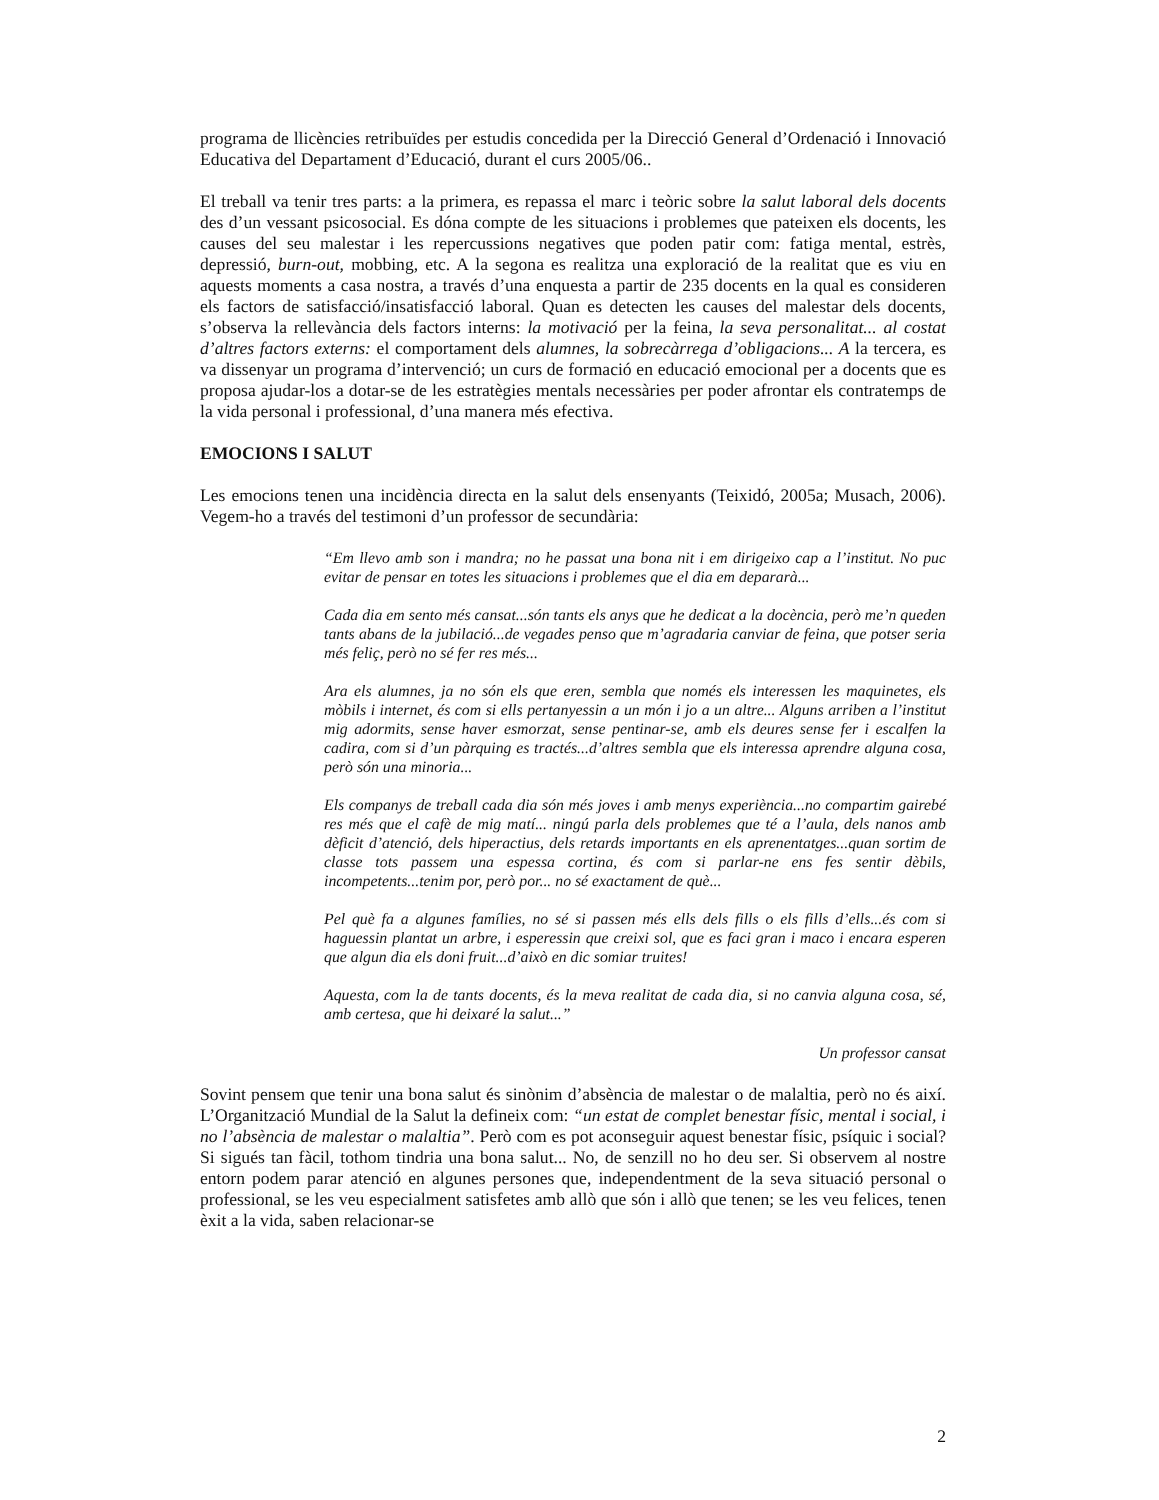programa de llicències retribuïdes per estudis concedida per la Direcció General d’Ordenació i Innovació Educativa del Departament d’Educació, durant el curs 2005/06..
El treball va tenir tres parts: a la primera, es repassa el marc i teòric sobre la salut laboral dels docents des d’un vessant psicosocial. Es dóna compte de les situacions i problemes que pateixen els docents, les causes del seu malestar i les repercussions negatives que poden patir com: fatiga mental, estrès, depressió, burn-out, mobbing, etc. A la segona es realitza una exploració de la realitat que es viu en aquests moments a casa nostra, a través d’una enquesta a partir de 235 docents en la qual es consideren els factors de satisfacció/insatisfacció laboral. Quan es detecten les causes del malestar dels docents, s’observa la rellevància dels factors interns: la motivació per la feina, la seva personalitat... al costat d’altres factors externs: el comportament dels alumnes, la sobrecàrrega d’obligacions... A la tercera, es va dissenyar un programa d’intervenció; un curs de formació en educació emocional per a docents que es proposa ajudar-los a dotar-se de les estratègies mentals necessàries per poder afrontar els contratemps de la vida personal i professional, d’una manera més efectiva.
EMOCIONS I SALUT
Les emocions tenen una incidència directa en la salut dels ensenyants (Teixidó, 2005a; Musach, 2006). Vegem-ho a través del testimoni d’un professor de secundària:
“Em llevo amb son i mandra; no he passat una bona nit i em dirigeixo cap a l’institut. No puc evitar de pensar en totes les situacions i problemes que el dia em depararà...
Cada dia em sento més cansat...són tants els anys que he dedicat a la docència, però me’n queden tants abans de la jubilació...de vegades penso que m’agradaria canviar de feina, que potser seria més feliç, però no sé fer res més...
Ara els alumnes, ja no són els que eren, sembla que només els interessen les maquinetes, els mòbils i internet, és com si ells pertanyessin a un món i jo a un altre... Alguns arriben a l’institut mig adormits, sense haver esmorzat, sense pentinar-se, amb els deures sense fer i escalfen la cadira, com si d’un pàrquing es tractés...d’altres sembla que els interessa aprendre alguna cosa, però són una minoria...
Els companys de treball cada dia són més joves i amb menys experiència...no compartim gairebé res més que el cafè de mig matí... ningú parla dels problemes que té a l’aula, dels nanos amb dèficit d’atenció, dels hiperactius, dels retards importants en els aprenentatges...quan sortim de classe tots passem una espessa cortina, és com si parlar-ne ens fes sentir dèbils, incompetents...tenim por, però por... no sé exactament de què...
Pel què fa a algunes famílies, no sé si passen més ells dels fills o els fills d’ells...és com si haguessin plantat un arbre, i esperessin que creixi sol, que es faci gran i maco i encara esperen que algun dia els doni fruit...d’això en dic somiar truites!
Aquesta, com la de tants docents, és la meva realitat de cada dia, si no canvia alguna cosa, sé, amb certesa, que hi deixaré la salut...”
Un professor cansat
Sovint pensem que tenir una bona salut és sinònim d’absència de malestar o de malaltia, però no és així. L’Organització Mundial de la Salut la defineix com: “un estat de complet benestar físic, mental i social, i no l’absència de malestar o malaltia”. Però com es pot aconseguir aquest benestar físic, psíquic i social? Si sigués tan fàcil, tothom tindria una bona salut... No, de senzill no ho deu ser. Si observem al nostre entorn podem parar atenció en algunes persones que, independentment de la seva situació personal o professional, se les veu especialment satisfetes amb allò que són i allò que tenen; se les veu felices, tenen èxit a la vida, saben relacionar-se
2